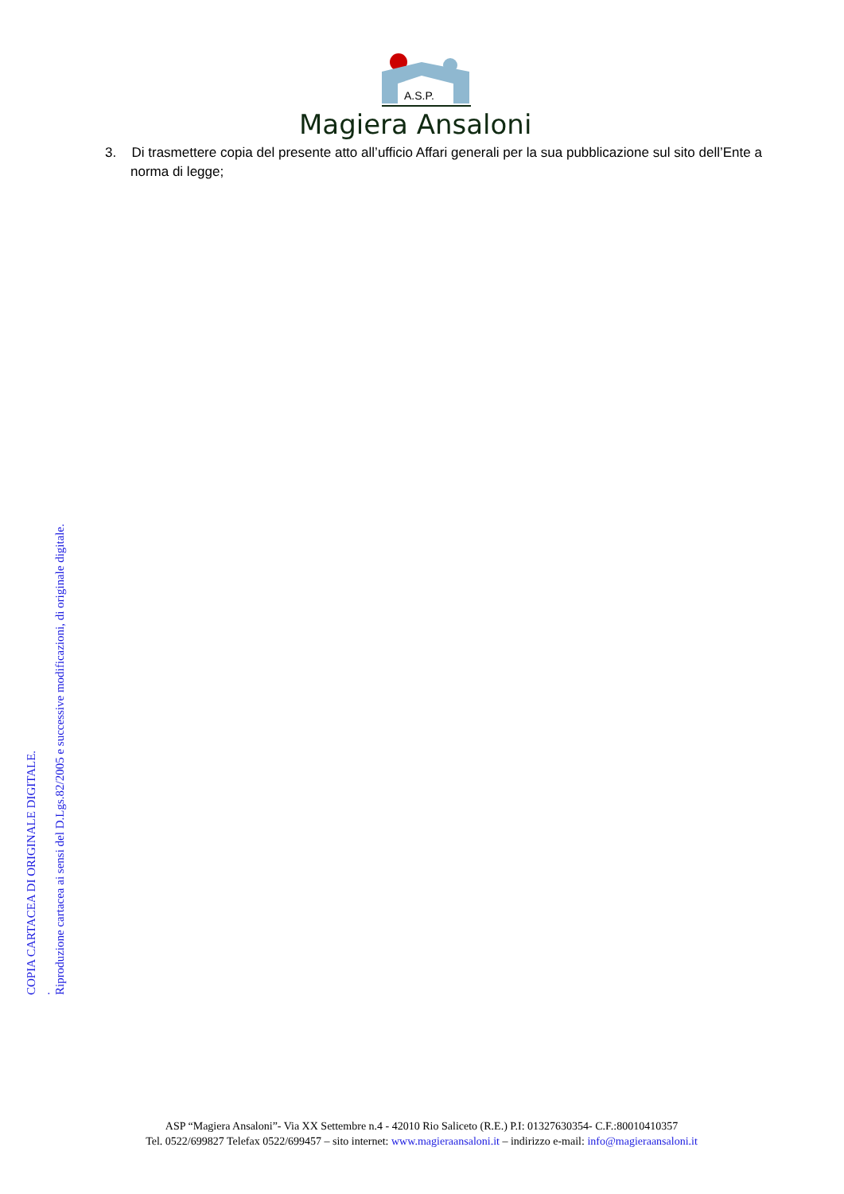A.S.P.
Magiera Ansaloni
3. Di trasmettere copia del presente atto all’ufficio Affari generali per la sua pubblicazione sul sito dell’Ente a norma di legge;
COPIA CARTACEA DI ORIGINALE DIGITALE.
.
Riproduzione cartacea ai sensi del D.Lgs.82/2005 e successive modificazioni, di originale digitale.
ASP “Magiera Ansaloni”- Via XX Settembre n.4 - 42010 Rio Saliceto (R.E.) P.I: 01327630354- C.F.:80010410357
Tel. 0522/699827 Telefax 0522/699457 – sito internet: www.magieraansaloni.it – indirizzo e-mail: info@magieraansaloni.it